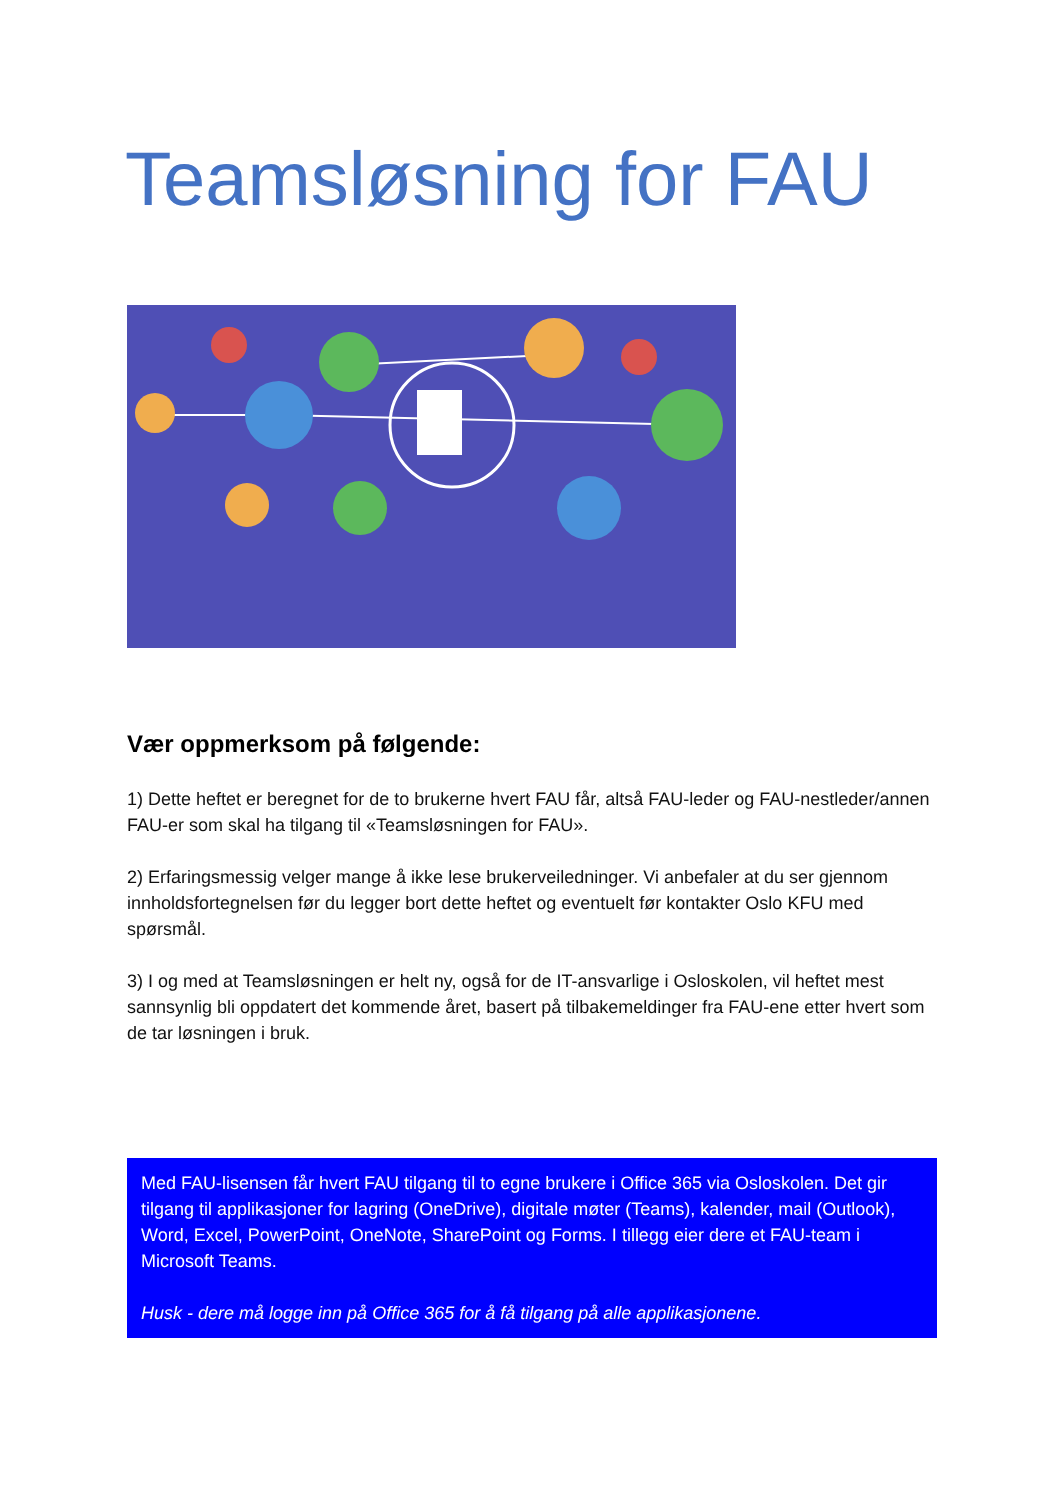Teamsløsning for FAU
Vær oppmerksom på følgende:
1) Dette heftet er beregnet for de to brukerne hvert FAU får, altså FAU-leder og FAU-nestleder/annen FAU-er som skal ha tilgang til «Teamsløsningen for FAU».
2) Erfaringsmessig velger mange å ikke lese brukerveiledninger. Vi anbefaler at du ser gjennom innholdsfortegnelsen før du legger bort dette heftet og eventuelt før kontakter Oslo KFU med spørsmål.
3) I og med at Teamsløsningen er helt ny, også for de IT-ansvarlige i Osloskolen, vil heftet mest sannsynlig bli oppdatert det kommende året, basert på tilbakemeldinger fra FAU-ene etter hvert som de tar løsningen i bruk.
Med FAU-lisensen får hvert FAU tilgang til to egne brukere i Office 365 via Osloskolen. Det gir tilgang til applikasjoner for lagring (OneDrive), digitale møter (Teams), kalender, mail (Outlook), Word, Excel, PowerPoint, OneNote, SharePoint og Forms. I tillegg eier dere et FAU-team i Microsoft Teams.
Husk - dere må logge inn på Office 365 for å få tilgang på alle applikasjonene.